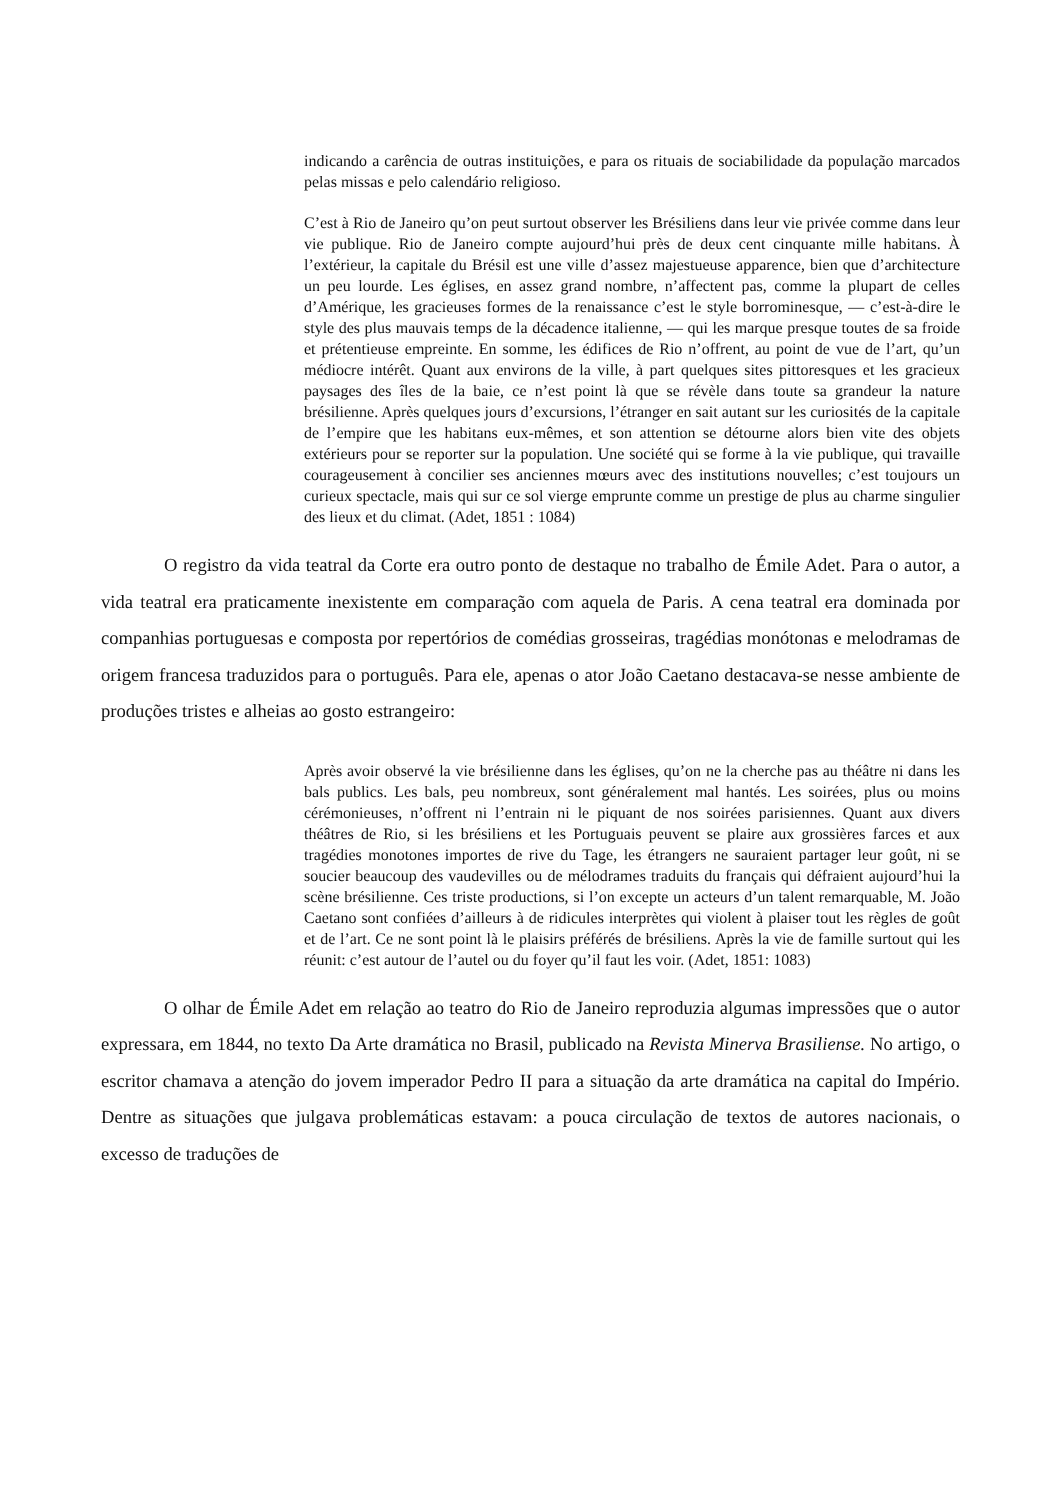indicando a carência de outras instituições, e para os rituais de sociabilidade da população marcados pelas missas e pelo calendário religioso.
C’est à Rio de Janeiro qu’on peut surtout observer les Brésiliens dans leur vie privée comme dans leur vie publique. Rio de Janeiro compte aujourd’hui près de deux cent cinquante mille habitans. À l’extérieur, la capitale du Brésil est une ville d’assez majestueuse apparence, bien que d’architecture un peu lourde. Les églises, en assez grand nombre, n’affectent pas, comme la plupart de celles d’Amérique, les gracieuses formes de la renaissance c’est le style borrominesque, — c’est-à-dire le style des plus mauvais temps de la décadence italienne, — qui les marque presque toutes de sa froide et prétentieuse empreinte. En somme, les édifices de Rio n’offrent, au point de vue de l’art, qu’un médiocre intérêt. Quant aux environs de la ville, à part quelques sites pittoresques et les gracieux paysages des îles de la baie, ce n’est point là que se révèle dans toute sa grandeur la nature brésilienne. Après quelques jours d’excursions, l’étranger en sait autant sur les curiosités de la capitale de l’empire que les habitans eux-mêmes, et son attention se détourne alors bien vite des objets extérieurs pour se reporter sur la population. Une société qui se forme à la vie publique, qui travaille courageusement à concilier ses anciennes mœurs avec des institutions nouvelles; c’est toujours un curieux spectacle, mais qui sur ce sol vierge emprunte comme un prestige de plus au charme singulier des lieux et du climat. (Adet, 1851 : 1084)
O registro da vida teatral da Corte era outro ponto de destaque no trabalho de Émile Adet. Para o autor, a vida teatral era praticamente inexistente em comparação com aquela de Paris. A cena teatral era dominada por companhias portuguesas e composta por repertórios de comédias grosseiras, tragédias monótonas e melodramas de origem francesa traduzidos para o português. Para ele, apenas o ator João Caetano destacava-se nesse ambiente de produções tristes e alheias ao gosto estrangeiro:
Après avoir observé la vie brésilienne dans les églises, qu’on ne la cherche pas au théâtre ni dans les bals publics. Les bals, peu nombreux, sont généralement mal hantés. Les soirées, plus ou moins cérémonieuses, n’offrent ni l’entrain ni le piquant de nos soirées parisiennes. Quant aux divers théâtres de Rio, si les brésiliens et les Portuguais peuvent se plaire aux grossières farces et aux tragédies monotones importes de rive du Tage, les étrangers ne sauraient partager leur goût, ni se soucier beaucoup des vaudevilles ou de mélodrames traduits du français qui défraient aujourd’hui la scène brésilienne. Ces triste productions, si l’on excepte un acteurs d’un talent remarquable, M. João Caetano sont confiées d’ailleurs à de ridicules interprètes qui violent à plaiser tout les règles de goût et de l’art. Ce ne sont point là le plaisirs préférés de brésiliens. Après la vie de famille surtout qui les réunit: c’est autour de l’autel ou du foyer qu’il faut les voir. (Adet, 1851: 1083)
O olhar de Émile Adet em relação ao teatro do Rio de Janeiro reproduzia algumas impressões que o autor expressara, em 1844, no texto Da Arte dramática no Brasil, publicado na Revista Minerva Brasiliense. No artigo, o escritor chamava a atenção do jovem imperador Pedro II para a situação da arte dramática na capital do Império. Dentre as situações que julgava problemáticas estavam: a pouca circulação de textos de autores nacionais, o excesso de traduções de